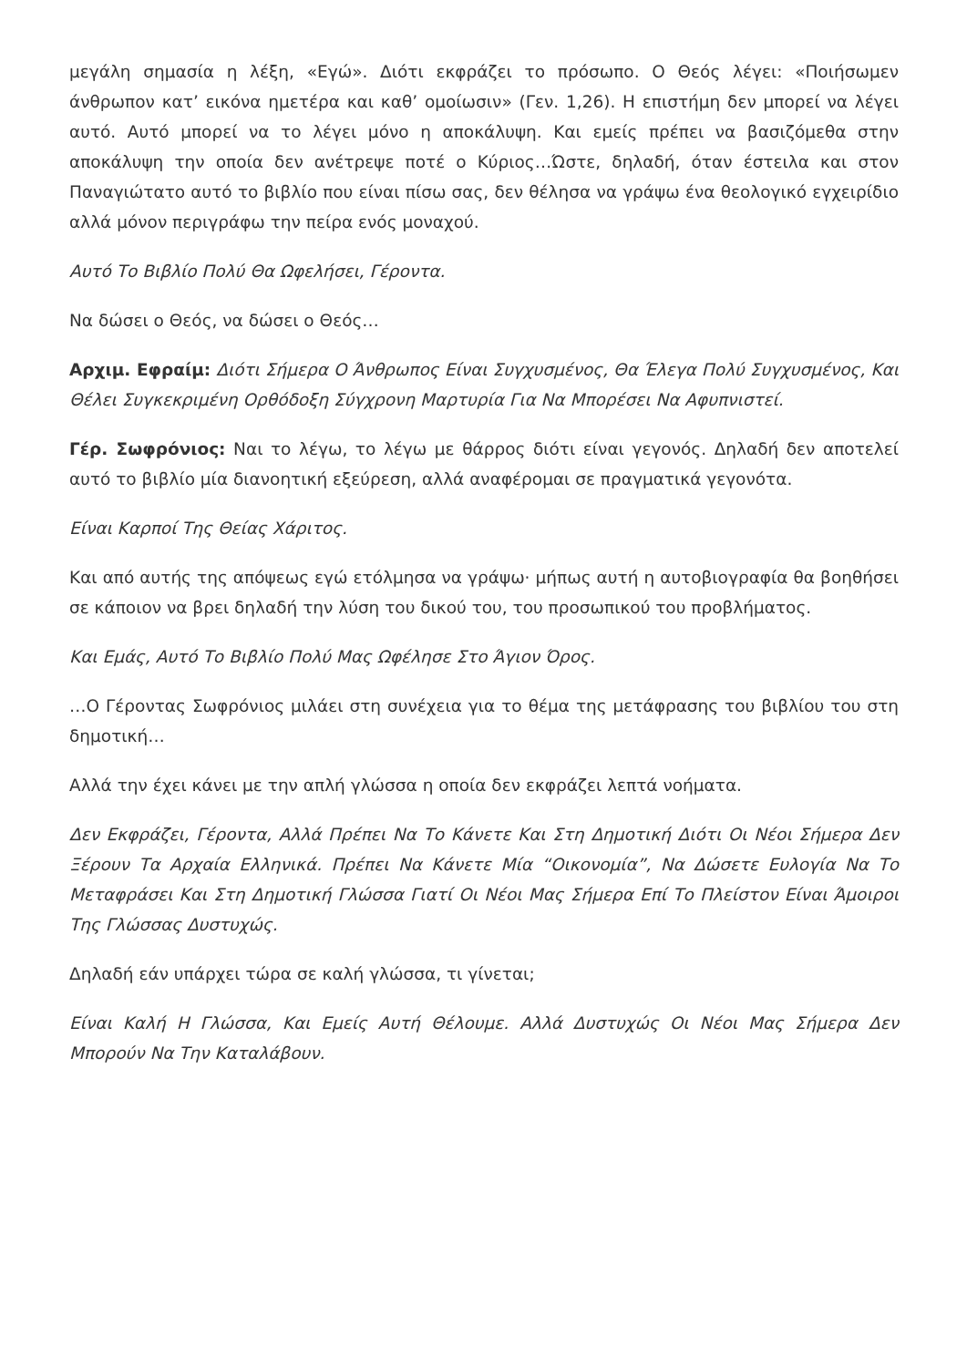μεγάλη σημασία η λέξη, «Εγώ». Διότι εκφράζει το πρόσωπο. Ο Θεός λέγει: «Ποιήσωμεν άνθρωπον κατ’ εικόνα ημετέρα και καθ’ ομοίωσιν» (Γεν. 1,26). Η επιστήμη δεν μπορεί να λέγει αυτό. Αυτό μπορεί να το λέγει μόνο η αποκάλυψη. Και εμείς πρέπει να βασιζόμεθα στην αποκάλυψη την οποία δεν ανέτρεψε ποτέ ο Κύριος…Ώστε, δηλαδή, όταν έστειλα και στον Παναγιώτατο αυτό το βιβλίο που είναι πίσω σας, δεν θέλησα να γράψω ένα θεολογικό εγχειρίδιο αλλά μόνον περιγράφω την πείρα ενός μοναχού.
Αυτό Το Βιβλίο Πολύ Θα Ωφελήσει, Γέροντα.
Να δώσει ο Θεός, να δώσει ο Θεός…
Αρχιμ. Εφραίμ: Διότι Σήμερα Ο Άνθρωπος Είναι Συγχυσμένος, Θα Έλεγα Πολύ Συγχυσμένος, Και Θέλει Συγκεκριμένη Ορθόδοξη Σύγχρονη Μαρτυρία Για Να Μπορέσει Να Αφυπνιστεί.
Γέρ. Σωφρόνιος: Ναι το λέγω, το λέγω με θάρρος διότι είναι γεγονός. Δηλαδή δεν αποτελεί αυτό το βιβλίο μία διανοητική εξεύρεση, αλλά αναφέρομαι σε πραγματικά γεγονότα.
Είναι Καρποί Της Θείας Χάριτος.
Και από αυτής της απόψεως εγώ ετόλμησα να γράψω· μήπως αυτή η αυτοβιογραφία θα βοηθήσει σε κάποιον να βρει δηλαδή την λύση του δικού του, του προσωπικού του προβλήματος.
Και Εμάς, Αυτό Το Βιβλίο Πολύ Μας Ωφέλησε Στο Άγιον Όρος.
…Ο Γέροντας Σωφρόνιος μιλάει στη συνέχεια για το θέμα της μετάφρασης του βιβλίου του στη δημοτική…
Αλλά την έχει κάνει με την απλή γλώσσα η οποία δεν εκφράζει λεπτά νοήματα.
Δεν Εκφράζει, Γέροντα, Αλλά Πρέπει Να Το Κάνετε Και Στη Δημοτική Διότι Οι Νέοι Σήμερα Δεν Ξέρουν Τα Αρχαία Ελληνικά. Πρέπει Να Κάνετε Μία “Οικονομία”, Να Δώσετε Ευλογία Να Το Μεταφράσει Και Στη Δημοτική Γλώσσα Γιατί Οι Νέοι Μας Σήμερα Επί Το Πλείστον Είναι Άμοιροι Της Γλώσσας Δυστυχώς.
Δηλαδή εάν υπάρχει τώρα σε καλή γλώσσα, τι γίνεται;
Είναι Καλή Η Γλώσσα, Και Εμείς Αυτή Θέλουμε. Αλλά Δυστυχώς Οι Νέοι Μας Σήμερα Δεν Μπορούν Να Την Καταλάβουν.